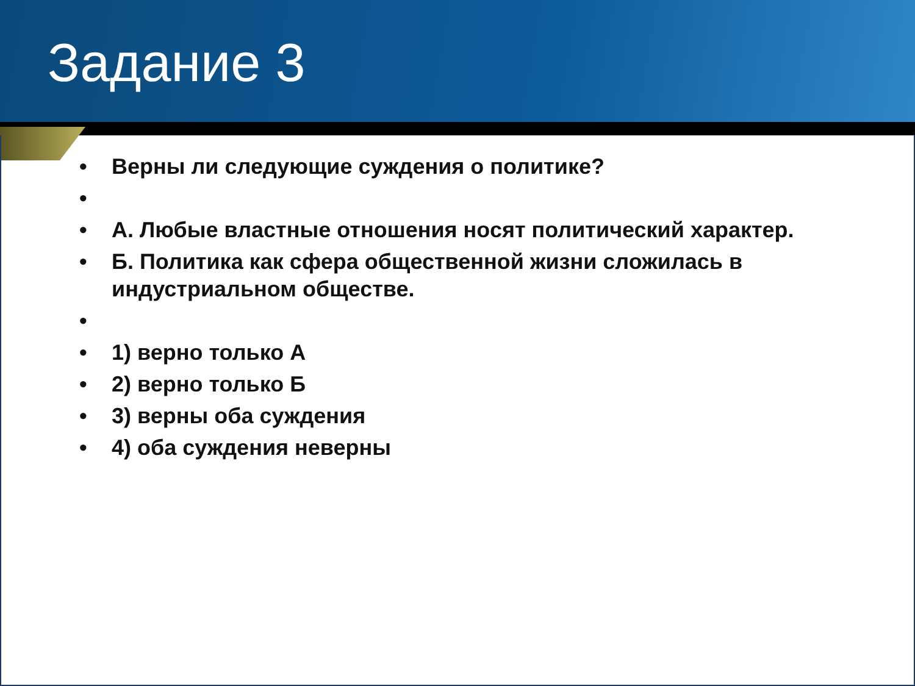Задание 3
• Верны ли следующие суждения о политике?
•
• А. Любые властные отношения носят политический характер.
• Б. Политика как сфера общественной жизни сложилась в индустриальном обществе.
•
• 1) верно только А
• 2) верно только Б
• 3) верны оба суждения
• 4) оба суждения неверны